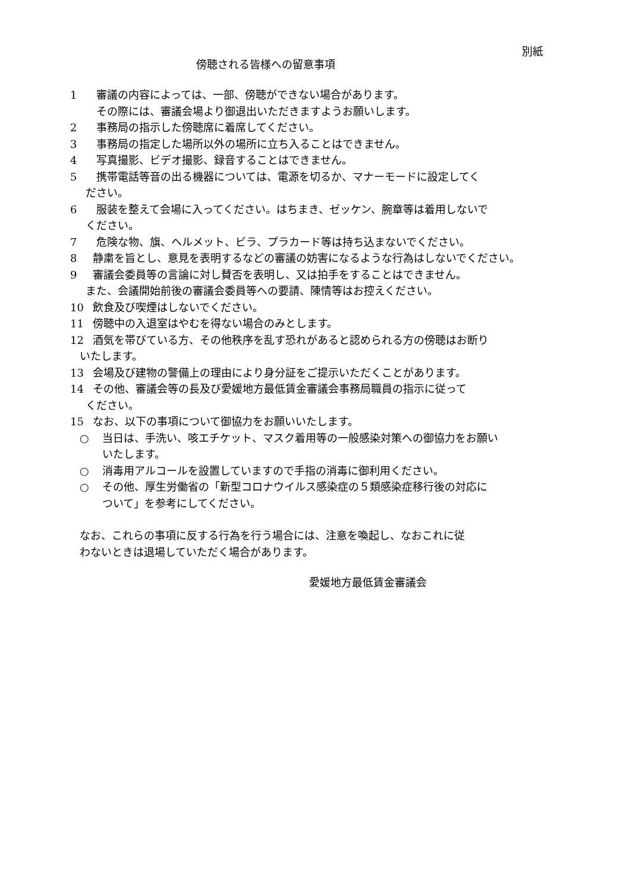別紙
傍聴される皆様への留意事項
1 審議の内容によっては、一部、傍聴ができない場合があります。
その際には、審議会場より御退出いただきますようお願いします。
2 事務局の指示した傍聴席に着席してください。
3 事務局の指定した場所以外の場所に立ち入ることはできません。
4 写真撮影、ビデオ撮影、録音することはできません。
5 携帯電話等音の出る機器については、電源を切るか、マナーモードに設定してく
ださい。
6 服装を整えて会場に入ってください。はちまき、ゼッケン、腕章等は着用しないで
ください。
7 危険な物、旗、ヘルメット、ビラ、プラカード等は持ち込まないでください。
8 静粛を旨とし、意見を表明するなどの審議の妨害になるような行為はしないでください。
9 審議会委員等の言論に対し賛否を表明し、又は拍手をすることはできません。
また、会議開始前後の審議会委員等への要請、陳情等はお控えください。
10 飲食及び喫煙はしないでください。
11 傍聴中の入退室はやむを得ない場合のみとします。
12 酒気を帯びている方、その他秩序を乱す恐れがあると認められる方の傍聴はお断り
いたします。
13 会場及び建物の警備上の理由により身分証をご提示いただくことがあります。
14 その他、審議会等の長及び愛媛地方最低賃金審議会事務局職員の指示に従って
ください。
15 なお、以下の事項について御協力をお願いいたします。
○ 当日は、手洗い、咳エチケット、マスク着用等の一般感染対策への御協力をお願い
いたします。
○ 消毒用アルコールを設置していますので手指の消毒に御利用ください。
○ その他、厚生労働省の「新型コロナウイルス感染症の５類感染症移行後の対応に
ついて」を参考にしてください。
なお、これらの事項に反する行為を行う場合には、注意を喚起し、なおこれに従
わないときは退場していただく場合があります。
愛媛地方最低賃金審議会